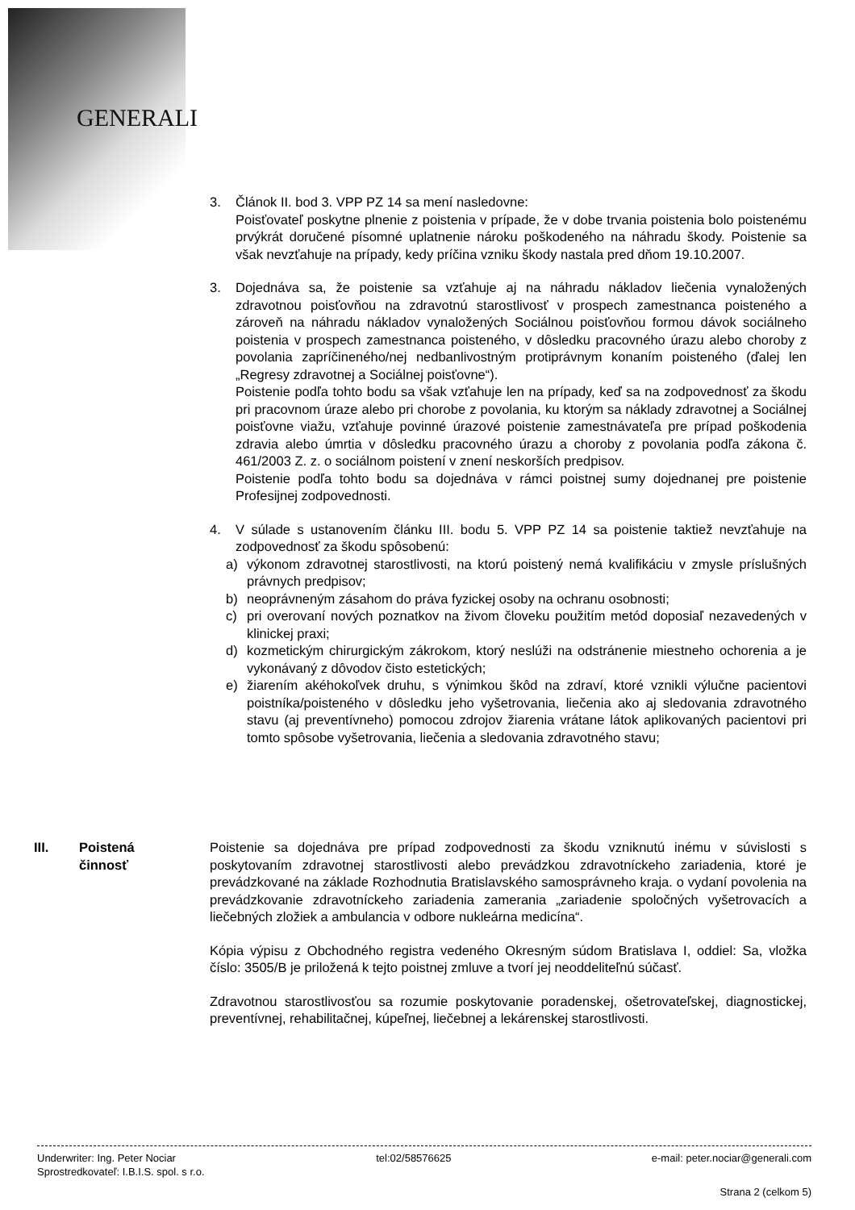GENERALI
3. Článok II. bod 3. VPP PZ 14 sa mení nasledovne:
Poisťovateľ poskytne plnenie z poistenia v prípade, že v dobe trvania poistenia bolo poistenému prvýkrát doručené písomné uplatnenie nároku poškodeného na náhradu škody. Poistenie sa však nevzťahuje na prípady, kedy príčina vzniku škody nastala pred dňom 19.10.2007.
3. Dojednáva sa, že poistenie sa vzťahuje aj na náhradu nákladov liečenia vynaložených zdravotnou poisťovňou na zdravotnú starostlivosť v prospech zamestnanca poisteného a zároveň na náhradu nákladov vynaložených Sociálnou poisťovňou formou dávok sociálneho poistenia v prospech zamestnanca poisteného, v dôsledku pracovného úrazu alebo choroby z povolania zapríčineného/nej nedbanlivostným protiprávnym konaním poisteného (ďalej len „Regresy zdravotnej a Sociálnej poisťovne“).
Poistenie podľa tohto bodu sa však vzťahuje len na prípady, keď sa na zodpovednosť za škodu pri pracovnom úraze alebo pri chorobe z povolania, ku ktorým sa náklady zdravotnej a Sociálnej poisťovne viažu, vzťahuje povinné úrazové poistenie zamestnávateľa pre prípad poškodenia zdravia alebo úmrtia v dôsledku pracovného úrazu a choroby z povolania podľa zákona č. 461/2003 Z. z. o sociálnom poistení v znení neskorších predpisov.
Poistenie podľa tohto bodu sa dojednáva v rámci poistnej sumy dojednanej pre poistenie Profesijnej zodpovednosti.
4. V súlade s ustanovením článku III. bodu 5. VPP PZ 14 sa poistenie taktiež nevzťahuje na zodpovednosť za škodu spôsobenú:
a) výkonom zdravotnej starostlivosti, na ktorú poistený nemá kvalifikáciu v zmysle príslušných právnych predpisov;
b) neoprávneným zásahom do práva fyzickej osoby na ochranu osobnosti;
c) pri overovaní nových poznatkov na živom človeku použitím metód doposiaľ nezavedených v klinickej praxi;
d) kozmetickým chirurgickým zákrokom, ktorý neslúži na odstránenie miestneho ochorenia a je vykonávaný z dôvodov čisto estetických;
e) žiarením akéhokoľvek druhu, s výnimkou škôd na zdraví, ktoré vznikli výlučne pacientovi poistníka/poisteného v dôsledku jeho vyšetrovania, liečenia ako aj sledovania zdravotného stavu (aj preventívneho) pomocou zdrojov žiarenia vrátane látok aplikovaných pacientovi pri tomto spôsobe vyšetrovania, liečenia a sledovania zdravotného stavu;
III. Poistená
činnosť
Poistenie sa dojednáva pre prípad zodpovednosti za škodu vzniknutú inému v súvislosti s poskytovaním zdravotnej starostlivosti alebo prevádzkou zdravotníckeho zariadenia, ktoré je prevádzkované na základe Rozhodnutia Bratislavského samosprávneho kraja. o vydaní povolenia na prevádzkovanie zdravotníckeho zariadenia zamerania „zariadenie spoločných vyšetrovacích a liečebných zložiek a ambulancia v odbore nukleárna medicína“.
Kópia výpisu z Obchodného registra vedeného Okresným súdom Bratislava I, oddiel: Sa, vložka číslo: 3505/B je priložená k tejto poistnej zmluve a tvorí jej neoddeliteľnú súčasť.
Zdravotnou starostlivosťou sa rozumie poskytovanie poradenskej, ošetrovateľskej, diagnostickej, preventívnej, rehabilitačnej, kúpeľnej, liečebnej a lekárenskej starostlivosti.
Underwriter: Ing. Peter Nociar tel:02/58576625 e-mail: peter.nociar@generali.com
Sprostredkovateľ: I.B.I.S. spol. s r.o.
Strana 2 (celkom 5)